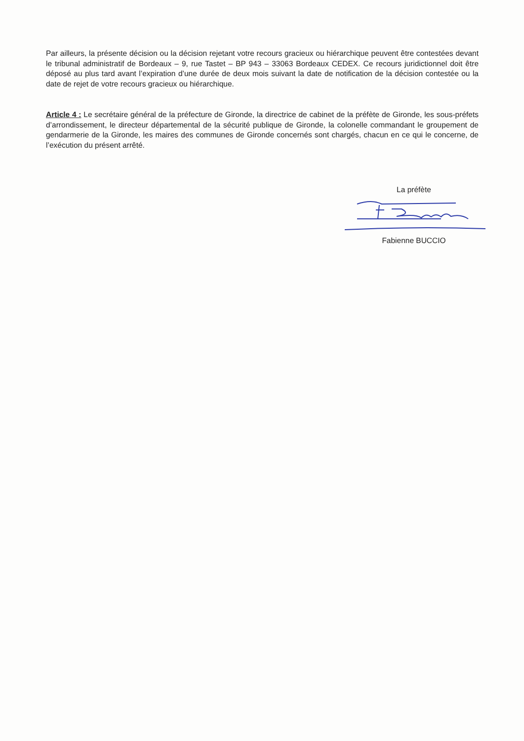Par ailleurs, la présente décision ou la décision rejetant votre recours gracieux ou hiérarchique peuvent être contestées devant le tribunal administratif de Bordeaux – 9, rue Tastet – BP 943 – 33063 Bordeaux CEDEX. Ce recours juridictionnel doit être déposé au plus tard avant l’expiration d’une durée de deux mois suivant la date de notification de la décision contestée ou la date de rejet de votre recours gracieux ou hiérarchique.
Article 4 : Le secrétaire général de la préfecture de Gironde, la directrice de cabinet de la préfète de Gironde, les sous-préfets d’arrondissement, le directeur départemental de la sécurité publique de Gironde, la colonelle commandant le groupement de gendarmerie de la Gironde, les maires des communes de Gironde concernés sont chargés, chacun en ce qui le concerne, de l’exécution du présent arrêté.
La préfète
Fabienne BUCCIO